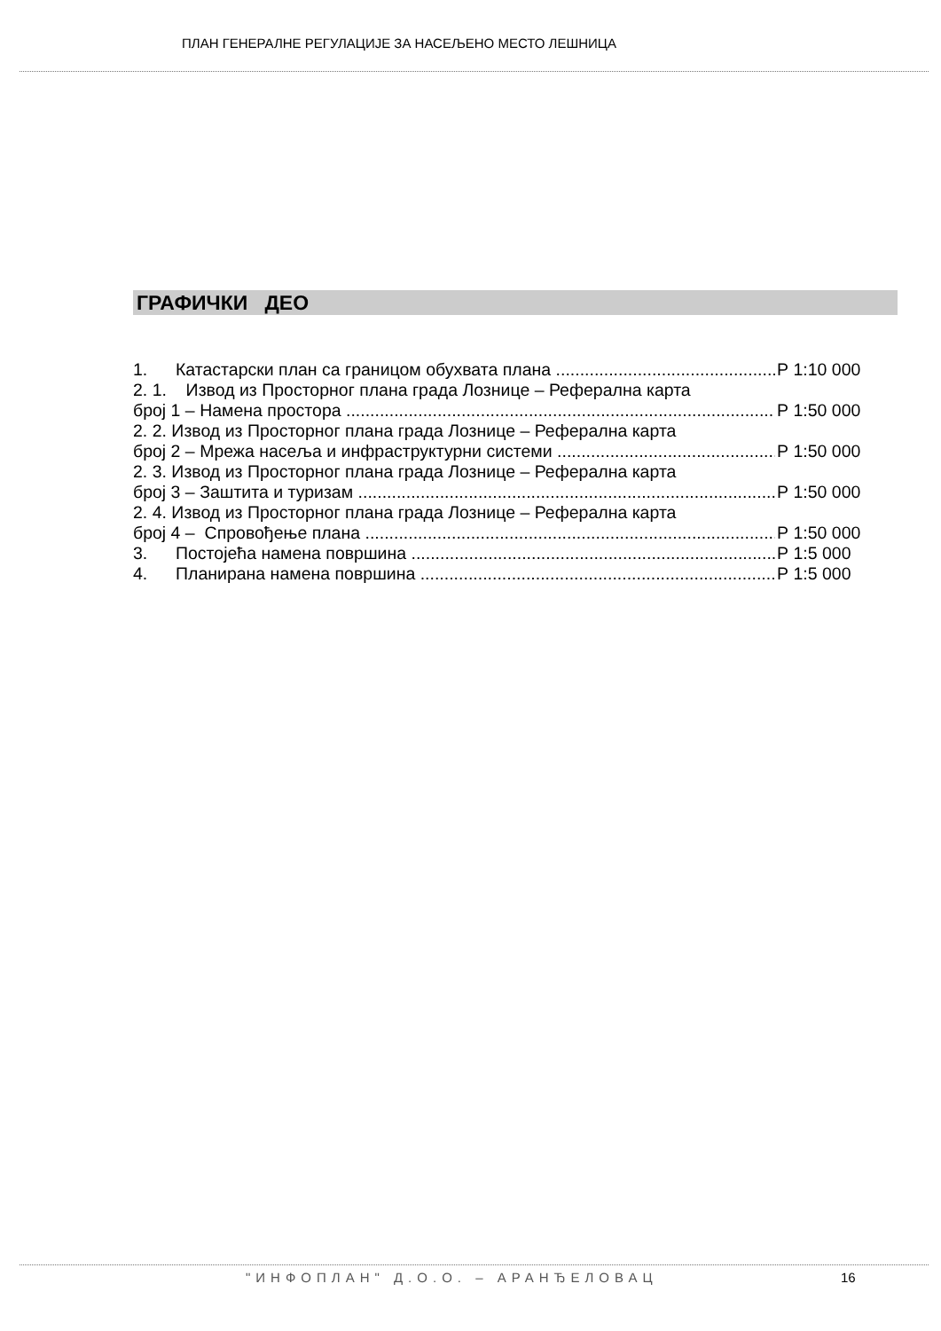ПЛАН ГЕНЕРАЛНЕ РЕГУЛАЦИЈЕ ЗА НАСЕЉЕНО МЕСТО ЛЕШНИЦА
ГРАФИЧКИ ДЕО
1. Катастарски план са границом обухвата плана Р 1:10 000
2. 1. Извод из Просторног плана града Лознице – Реферална карта
број 1 – Намена простора Р 1:50 000
2. 2. Извод из Просторног плана града Лознице – Реферална карта
број 2 – Мрежа насеља и инфраструктурни системи Р 1:50 000
2. 3. Извод из Просторног плана града Лознице – Реферална карта
број 3 – Заштита и туризам Р 1:50 000
2. 4. Извод из Просторног плана града Лознице – Реферална карта
број 4 – Спровођење плана Р 1:50 000
3. Постојећа намена површина Р 1:5 000
4. Планирана намена површина Р 1:5 000
"ИНФОПЛАН" Д.О.О. – АРАНЂЕЛОВАЦ 16